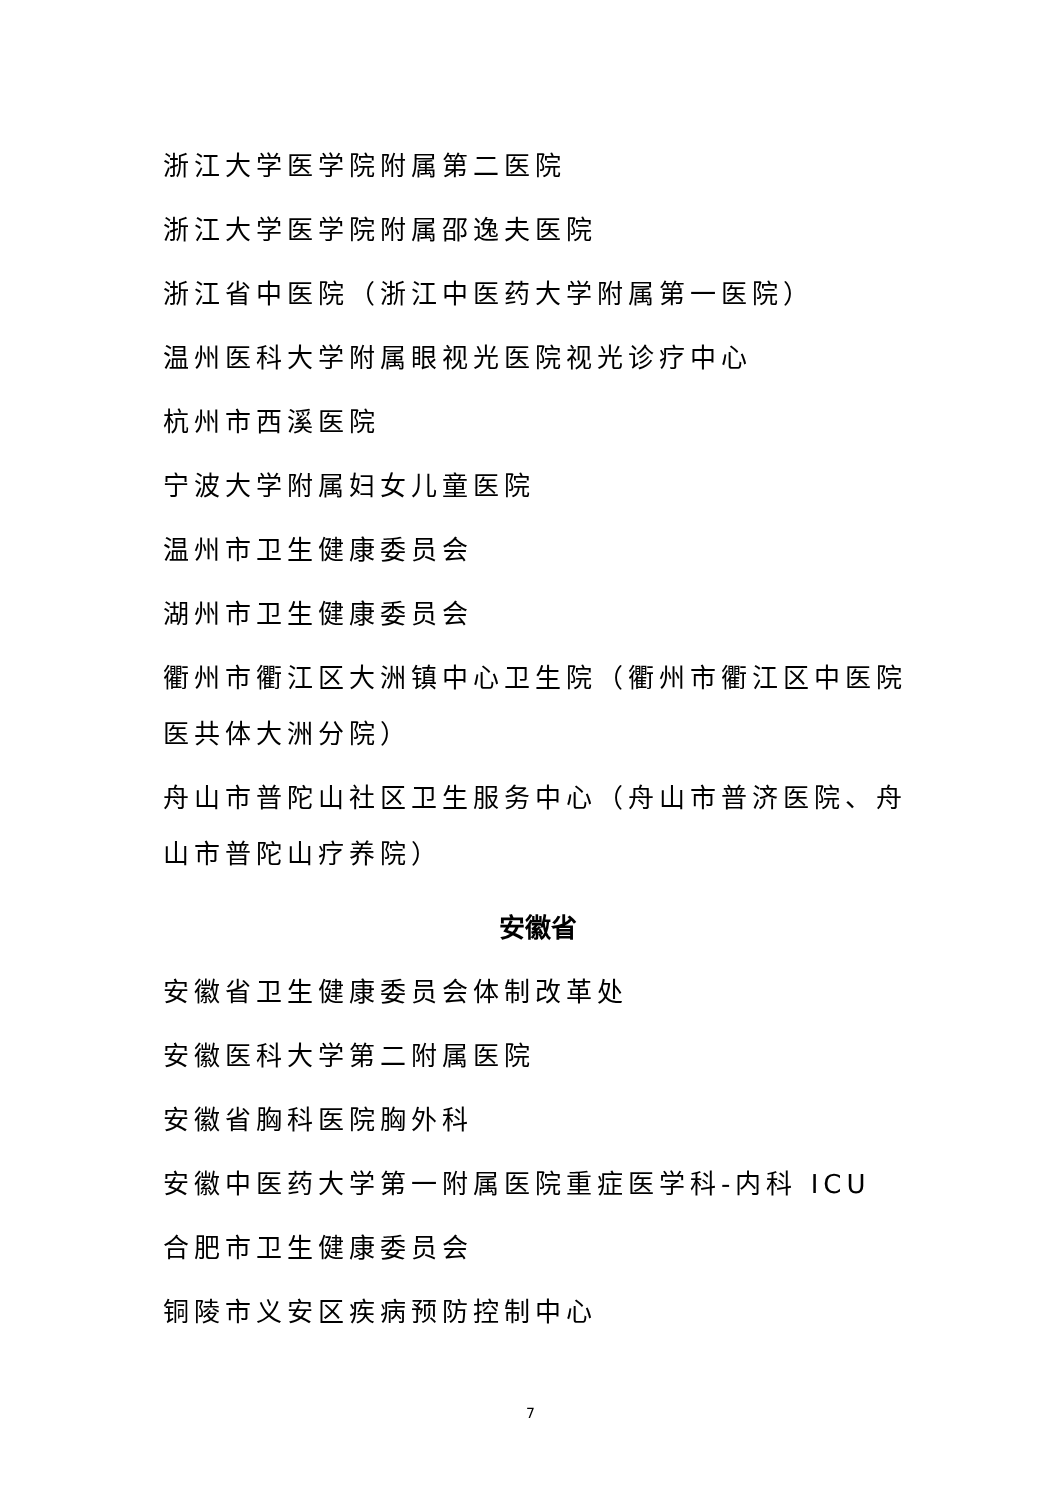浙江大学医学院附属第二医院
浙江大学医学院附属邵逸夫医院
浙江省中医院（浙江中医药大学附属第一医院）
温州医科大学附属眼视光医院视光诊疗中心
杭州市西溪医院
宁波大学附属妇女儿童医院
温州市卫生健康委员会
湖州市卫生健康委员会
衢州市衢江区大洲镇中心卫生院（衢州市衢江区中医院医共体大洲分院）
舟山市普陀山社区卫生服务中心（舟山市普济医院、舟山市普陀山疗养院）
安徽省
安徽省卫生健康委员会体制改革处
安徽医科大学第二附属医院
安徽省胸科医院胸外科
安徽中医药大学第一附属医院重症医学科-内科 ICU
合肥市卫生健康委员会
铜陵市义安区疾病预防控制中心
7